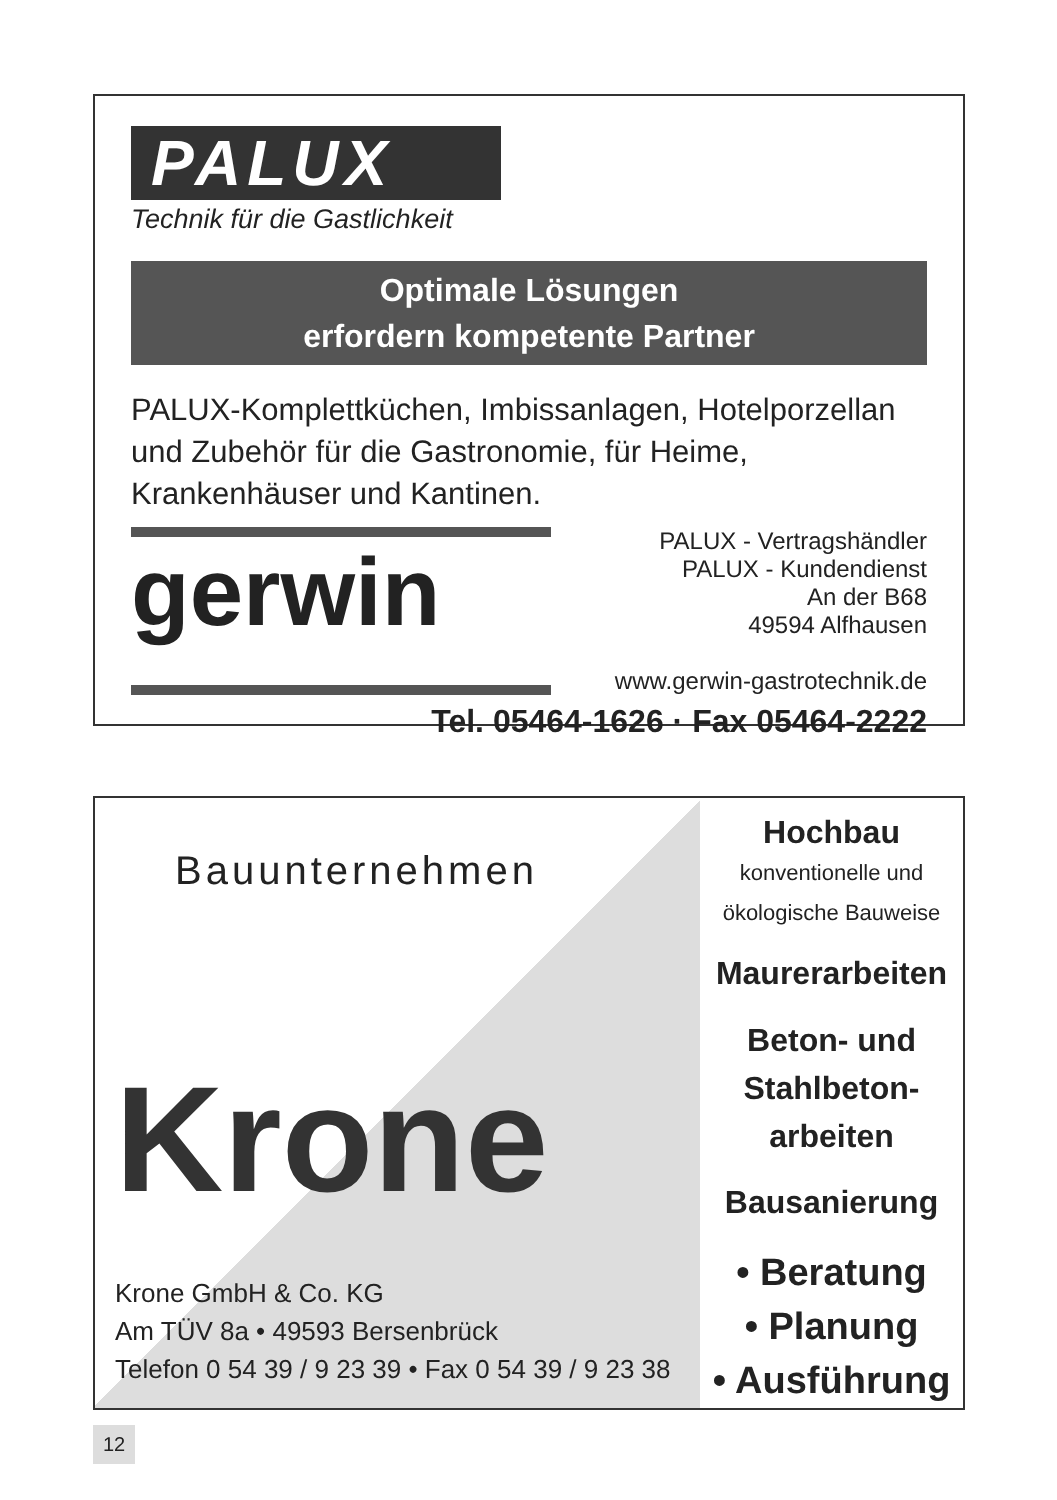PALUX
Technik für die Gastlichkeit
Optimale Lösungen
erfordern kompetente Partner
PALUX-Komplettküchen, Imbissanlagen, Hotelporzellan
und Zubehör für die Gastronomie, für Heime,
Krankenhäuser und Kantinen.
gerwin
PALUX - Vertragshändler
PALUX - Kundendienst
An der B68
49594 Alfhausen
www.gerwin-gastrotechnik.de
Tel. 05464-1626 · Fax 05464-2222
Bauunternehmen
Krone
Krone GmbH & Co. KG
Am TÜV 8a • 49593 Bersenbrück
Telefon 0 54 39 / 9 23 39 • Fax 0 54 39 / 9 23 38
Hochbau
konventionelle und
ökologische Bauweise
Maurerarbeiten
Beton- und
Stahlbeton-
arbeiten
Bausanierung
• Beratung
• Planung
• Ausführung
12